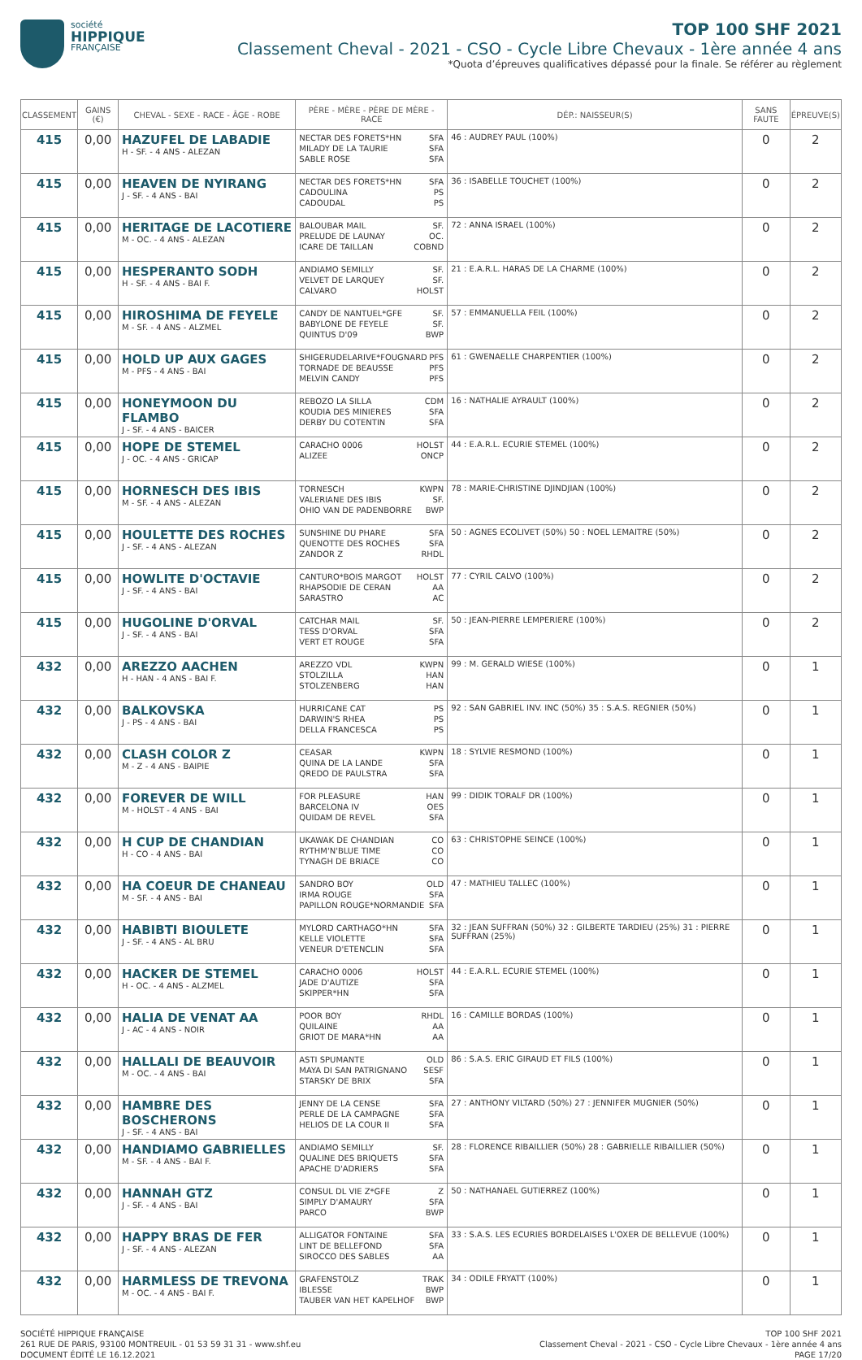société
HIPPIQUE
FRANÇAISE
TOP 100 SHF 2021
Classement Cheval - 2021 - CSO - Cycle Libre Chevaux - 1ère année 4 ans
*Quota d’épreuves qualificatives dépassé pour la finale. Se référer au règlement
| CLASSEMENT | GAINS (€) | CHEVAL - SEXE - RACE - ÂGE - ROBE | PÈRE - MÈRE - PÈRE DE MÈRE - RACE | DÉP.: NAISSEUR(S) | SANS FAUTE | ÉPREUVE(S) |
| --- | --- | --- | --- | --- | --- | --- |
| 415 | 0,00 | HAZUFEL DE LABADIE H - SF. - 4 ANS - ALEZAN | NECTAR DES FORETS*HN SFA MILADY DE LA TAURIE SFA SABLE ROSE SFA | 46 : AUDREY PAUL (100%) | 0 | 2 |
| 415 | 0,00 | HEAVEN DE NYIRANG J - SF. - 4 ANS - BAI | NECTAR DES FORETS*HN SFA CADOULINA PS CADOUDAL PS | 36 : ISABELLE TOUCHET (100%) | 0 | 2 |
| 415 | 0,00 | HERITAGE DE LACOTIERE M - OC. - 4 ANS - ALEZAN | BALOUBAR MAIL SF. PRELUDE DE LAUNAY OC. ICARE DE TAILLAN COBND | 72 : ANNA ISRAEL (100%) | 0 | 2 |
| 415 | 0,00 | HESPERANTO SODH H - SF. - 4 ANS - BAI F. | ANDIAMO SEMILLY SF. VELVET DE LARQUEY SF. CALVARO HOLST | 21 : E.A.R.L. HARAS DE LA CHARME (100%) | 0 | 2 |
| 415 | 0,00 | HIROSHIMA DE FEYELE M - SF. - 4 ANS - ALZMEL | CANDY DE NANTUEL*GFE SF. BABYLONE DE FEYELE SF. QUINTUS D'09 BWP | 57 : EMMANUELLA FEIL (100%) | 0 | 2 |
| 415 | 0,00 | HOLD UP AUX GAGES M - PFS - 4 ANS - BAI | SHIGERUDELARIVE*FOUGNARD PFS TORNADE DE BEAUSSE PFS MELVIN CANDY PFS | 61 : GWENAELLE CHARPENTIER (100%) | 0 | 2 |
| 415 | 0,00 | HONEYMOON DU FLAMBO J - SF. - 4 ANS - BAICER | REBOZO LA SILLA CDM KOUDIA DES MINIERES SFA DERBY DU COTENTIN SFA | 16 : NATHALIE AYRAULT (100%) | 0 | 2 |
| 415 | 0,00 | HOPE DE STEMEL J - OC. - 4 ANS - GRICAP | CARACHO 0006 HOLST ALIZEE ONCP | 44 : E.A.R.L. ECURIE STEMEL (100%) | 0 | 2 |
| 415 | 0,00 | HORNESCH DES IBIS M - SF. - 4 ANS - ALEZAN | TORNESCH KWPN VALERIANE DES IBIS SF. OHIO VAN DE PADENBORRE BWP | 78 : MARIE-CHRISTINE DJINDJIAN (100%) | 0 | 2 |
| 415 | 0,00 | HOULETTE DES ROCHES J - SF. - 4 ANS - ALEZAN | SUNSHINE DU PHARE SFA QUENOTTE DES ROCHES SFA ZANDOR Z RHDL | 50 : AGNES ECOLIVET (50%) 50 : NOEL LEMAITRE (50%) | 0 | 2 |
| 415 | 0,00 | HOWLITE D'OCTAVIE J - SF. - 4 ANS - BAI | CANTURO*BOIS MARGOT HOLST RHAPSODIE DE CERAN AA SARASTRO AC | 77 : CYRIL CALVO (100%) | 0 | 2 |
| 415 | 0,00 | HUGOLINE D'ORVAL J - SF. - 4 ANS - BAI | CATCHAR MAIL SF. TESS D'ORVAL SFA VERT ET ROUGE SFA | 50 : JEAN-PIERRE LEMPERIERE (100%) | 0 | 2 |
| 432 | 0,00 | AREZZO AACHEN H - HAN - 4 ANS - BAI F. | AREZZO VDL KWPN STOLZILLA HAN STOLZENBERG HAN | 99 : M. GERALD WIESE (100%) | 0 | 1 |
| 432 | 0,00 | BALKOVSKA J - PS - 4 ANS - BAI | HURRICANE CAT PS DARWIN'S RHEA PS DELLA FRANCESCA PS | 92 : SAN GABRIEL INV. INC (50%) 35 : S.A.S. REGNIER (50%) | 0 | 1 |
| 432 | 0,00 | CLASH COLOR Z M - Z - 4 ANS - BAIPIE | CEASAR KWPN QUINA DE LA LANDE SFA QREDO DE PAULSTRA SFA | 18 : SYLVIE RESMOND (100%) | 0 | 1 |
| 432 | 0,00 | FOREVER DE WILL M - HOLST - 4 ANS - BAI | FOR PLEASURE HAN BARCELONA IV OES QUIDAM DE REVEL SFA | 99 : DIDIK TORALF DR (100%) | 0 | 1 |
| 432 | 0,00 | H CUP DE CHANDIAN H - CO - 4 ANS - BAI | UKAWAK DE CHANDIAN CO RYTHM'N'BLUE TIME CO TYNAGH DE BRIACE CO | 63 : CHRISTOPHE SEINCE (100%) | 0 | 1 |
| 432 | 0,00 | HA COEUR DE CHANEAU M - SF. - 4 ANS - BAI | SANDRO BOY OLD IRMA ROUGE SFA PAPILLON ROUGE*NORMANDIE SFA | 47 : MATHIEU TALLEC (100%) | 0 | 1 |
| 432 | 0,00 | HABIBTI BIOULETE J - SF. - 4 ANS - AL BRU | MYLORD CARTHAGO*HN SFA KELLE VIOLETTE SFA VENEUR D'ETENCLIN SFA | 32 : JEAN SUFFRAN (50%) 32 : GILBERTE TARDIEU (25%) 31 : PIERRE SUFFRAN (25%) | 0 | 1 |
| 432 | 0,00 | HACKER DE STEMEL H - OC. - 4 ANS - ALZMEL | CARACHO 0006 HOLST JADE D'AUTIZE SFA SKIPPER*HN SFA | 44 : E.A.R.L. ECURIE STEMEL (100%) | 0 | 1 |
| 432 | 0,00 | HALIA DE VENAT AA J - AC - 4 ANS - NOIR | POOR BOY RHDL QUILAINE AA GRIOT DE MARA*HN AA | 16 : CAMILLE BORDAS (100%) | 0 | 1 |
| 432 | 0,00 | HALLALI DE BEAUVOIR M - OC. - 4 ANS - BAI | ASTI SPUMANTE OLD MAYA DI SAN PATRIGNANO SESF STARSKY DE BRIX SFA | 86 : S.A.S. ERIC GIRAUD ET FILS (100%) | 0 | 1 |
| 432 | 0,00 | HAMBRE DES BOSCHERONS J - SF. - 4 ANS - BAI | JENNY DE LA CENSE SFA PERLE DE LA CAMPAGNE SFA HELIOS DE LA COUR II SFA | 27 : ANTHONY VILTARD (50%) 27 : JENNIFER MUGNIER (50%) | 0 | 1 |
| 432 | 0,00 | HANDIAMO GABRIELLES M - SF. - 4 ANS - BAI F. | ANDIAMO SEMILLY SF. QUALINE DES BRIQUETS SFA APACHE D'ADRIERS SFA | 28 : FLORENCE RIBAILLIER (50%) 28 : GABRIELLE RIBAILLIER (50%) | 0 | 1 |
| 432 | 0,00 | HANNAH GTZ J - SF. - 4 ANS - BAI | CONSUL DL VIE Z*GFE Z SIMPLY D'AMAURY SFA PARCO BWP | 50 : NATHANAEL GUTIERREZ (100%) | 0 | 1 |
| 432 | 0,00 | HAPPY BRAS DE FER J - SF. - 4 ANS - ALEZAN | ALLIGATOR FONTAINE SFA LINT DE BELLEFOND SFA SIROCCO DES SABLES AA | 33 : S.A.S. LES ECURIES BORDELAISES L'OXER DE BELLEVUE (100%) | 0 | 1 |
| 432 | 0,00 | HARMLESS DE TREVONA M - OC. - 4 ANS - BAI F. | GRAFENSTOLZ TRAK IBLESSE BWP TAUBER VAN HET KAPELHOF BWP | 34 : ODILE FRYATT (100%) | 0 | 1 |
SOCIÉTÉ HIPPIQUE FRANÇAISE
261 RUE DE PARIS, 93100 MONTREUIL - 01 53 59 31 31 - www.shf.eu
DOCUMENT ÉDITÉ LE 16.12.2021
TOP 100 SHF 2021
Classement Cheval - 2021 - CSO - Cycle Libre Chevaux - 1ère année 4 ans
PAGE 17/20